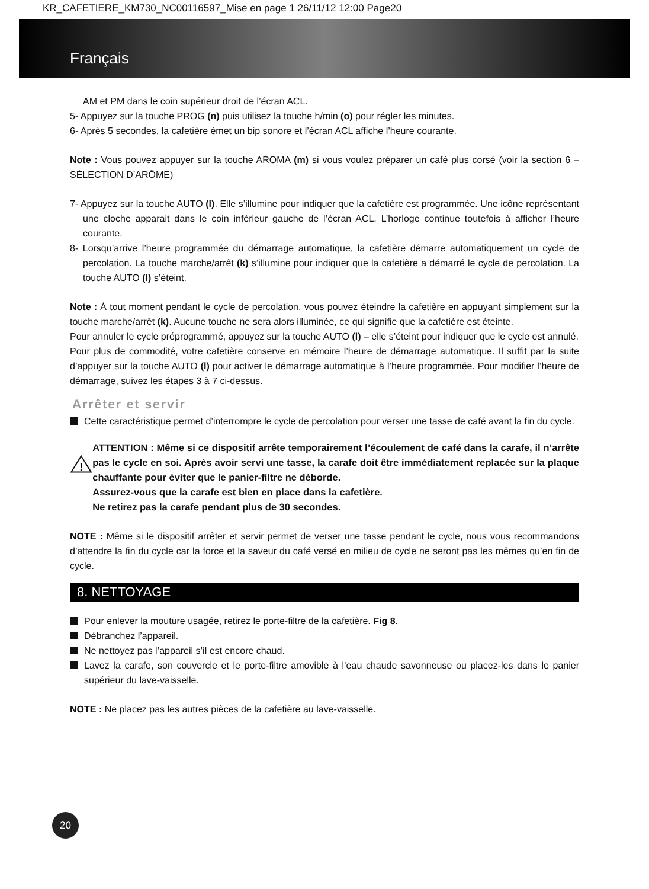KR_CAFETIERE_KM730_NC00116597_Mise en page 1 26/11/12 12:00 Page20
Français
AM et PM dans le coin supérieur droit de l’écran ACL.
5- Appuyez sur la touche PROG (n) puis utilisez la touche h/min (o) pour régler les minutes.
6- Après 5 secondes, la cafetière émet un bip sonore et l’écran ACL affiche l’heure courante.
Note : Vous pouvez appuyer sur la touche AROMA (m) si vous voulez préparer un café plus corsé (voir la section 6 – SÉLECTION D’ARÔME)
7- Appuyez sur la touche AUTO (l). Elle s’illumine pour indiquer que la cafetière est programmée. Une icône représentant une cloche apparait dans le coin inférieur gauche de l’écran ACL. L’horloge continue toutefois à afficher l’heure courante.
8- Lorsqu’arrive l’heure programmée du démarrage automatique, la cafetière démarre automatiquement un cycle de percolation. La touche marche/arrêt (k) s’illumine pour indiquer que la cafetière a démarré le cycle de percolation. La touche AUTO (l) s’éteint.
Note : À tout moment pendant le cycle de percolation, vous pouvez éteindre la cafetière en appuyant simplement sur la touche marche/arrêt (k). Aucune touche ne sera alors illuminée, ce qui signifie que la cafetière est éteinte.
Pour annuler le cycle préprogrammé, appuyez sur la touche AUTO (l) – elle s’éteint pour indiquer que le cycle est annulé.
Pour plus de commodité, votre cafetière conserve en mémoire l’heure de démarrage automatique. Il suffit par la suite d’appuyer sur la touche AUTO (l) pour activer le démarrage automatique à l’heure programmée. Pour modifier l’heure de démarrage, suivez les étapes 3 à 7 ci-dessus.
Arrêter et servir
Cette caractéristique permet d’interrompre le cycle de percolation pour verser une tasse de café avant la fin du cycle.
!
ATTENTION : Même si ce dispositif arrête temporairement l’écoulement de café dans la carafe, il n’arrête pas le cycle en soi. Après avoir servi une tasse, la carafe doit être immédiatement replacée sur la plaque chauffante pour éviter que le panier-filtre ne déborde.
Assurez-vous que la carafe est bien en place dans la cafetière.
Ne retirez pas la carafe pendant plus de 30 secondes.
NOTE : Même si le dispositif arrêter et servir permet de verser une tasse pendant le cycle, nous vous recommandons d’attendre la fin du cycle car la force et la saveur du café versé en milieu de cycle ne seront pas les mêmes qu’en fin de cycle.
8. NETTOYAGE
Pour enlever la mouture usagée, retirez le porte-filtre de la cafetière. Fig 8.
Débranchez l’appareil.
Ne nettoyez pas l’appareil s’il est encore chaud.
Lavez la carafe, son couvercle et le porte-filtre amovible à l’eau chaude savonneuse ou placez-les dans le panier supérieur du lave-vaisselle.
NOTE : Ne placez pas les autres pièces de la cafetière au lave-vaisselle.
20